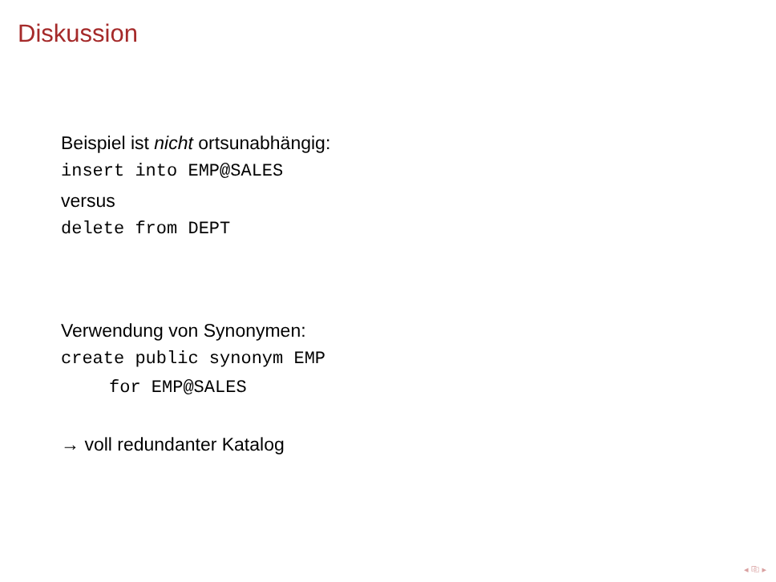Diskussion
Beispiel ist nicht ortsunabhängig:
insert into EMP@SALES
versus
delete from DEPT
Verwendung von Synonymen:
create public synonym EMP
for EMP@SALES
→ voll redundanter Katalog
◂ ⎘ ▸